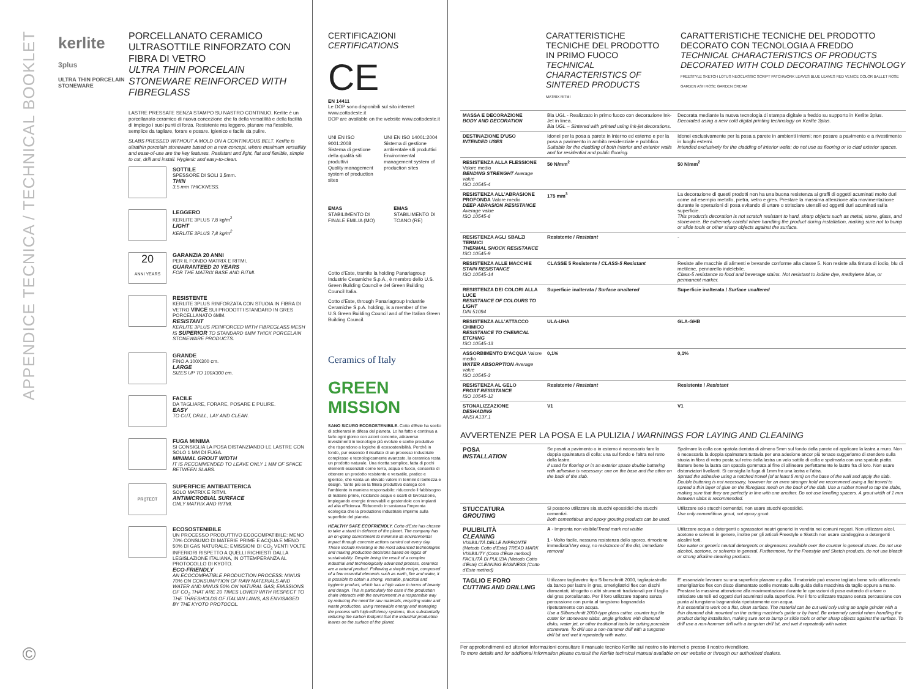APPENDICE TECNICA / TECHNICAL BOOKLET
©
kerlite
3plus
ULTRA THIN PORCELAIN STONEWARE
PORCELLANATO CERAMICO ULTRASOTTILE RINFORZATO CON FIBRA DI VETRO
ULTRA THIN PORCELAIN STONEWARE REINFORCED WITH FIBREGLASS
LASTRE PRESSATE SENZA STAMPO SU NASTRO CONTINUO. Kerlite è un porcellanato ceramico di nuova concezione che fa della versatilità e della facilità di impiego i suoi punti di forza. Resistente ma leggero, planare ma flessibile, semplice da tagliare, forare e posare. Igienico e facile da pulire.
SLABS PRESSED WITHOUT A MOLD ON A CONTINUOUS BELT. Kerlite is ultrathin porcelain stoneware based on a new concept, where maximum versatility and ease-of-use are the key features. Resistant and light, flat and flexible, simple to cut, drill and install. Hygienic and easy-to-clean.
SOTTILE
SPESSORE DI SOLI 3,5mm.
THIN
3,5 mm THICKNESS.
LEGGERO
KERLITE 3PLUS 7,8 kg/m<sup>2</sup>
LIGHT
KERLITE 3PLUS 7,8 kg/m<sup>2</sup>
20
ANNI YEARS
GARANZIA 20 ANNI
PER IL FONDO MATRIX E RITMI.
GUARANTEED 20 YEARS
FOR THE MATRIX BASE AND RITMI.
RESISTENTE
KERLITE 3PLUS RINFORZATA CON STUOIA IN FIBRA DI VETRO VINCE SUI PRODOTTI STANDARD IN GRES PORCELLANATO 6MM.
RESISTANT
KERLITE 3PLUS REINFORCED WITH FIBREGLASS MESH IS SUPERIOR TO STANDARD 6MM THICK PORCELAIN STONEWARE PRODUCTS.
GRANDE
FINO A 100X300 cm.
LARGE
SIZES UP TO 100X300 cm.
FACILE
DA TAGLIARE, FORARE, POSARE E PULIRE.
EASY
TO CUT, DRILL, LAY AND CLEAN.
FUGA MINIMA
SI CONSIGLIA LA POSA DISTANZIANDO LE LASTRE CON SOLO 1 MM DI FUGA.
MINIMAL GROUT WIDTH
IT IS RECOMMENDED TO LEAVE ONLY 1 MM OF SPACE BETWEEN SLABS.
PR()TECT
SUPERFICIE ANTIBATTERICA
SOLO MATRIX E RITMI.
ANTIMICROBIAL SURFACE
ONLY MATRIX AND RITMI.
ECOSOSTENIBILE
UN PROCESSO PRODUTTIVO ECOCOMPATIBILE: MENO 70% CONSUMO DI MATERIE PRIME E ACQUA E MENO 50% DI GAS NATURALE; EMISSIONI DI CO<sub>2</sub> VENTI VOLTE INFERIORI RISPETTO A QUELLI RICHIESTI DALLA LEGISLAZIONE ITALIANA, IN OTTEMPERANZA AL PROTOCOLLO DI KYOTO.
ECO-FRIENDLY
AN ECOCOMPATIBLE PRODUCTION PROCESS: MINUS 70% ON CONSUMPTION OF RAW MATERIALS AND WATER AND MINUS 50% ON NATURAL GAS; EMISSIONS OF CO<sub>2</sub> THAT ARE 20 TIMES LOWER WITH RESPECT TO THE THRESHOLDS OF ITALIAN LAWS, AS ENVISAGED BY THE KYOTO PROTOCOL.
CERTIFICAZIONI
CERTIFICATIONS
CE
EN 14411
Le DOP sono disponibili sul sito internet www.cottodeste.it
DOP are available on the website www.cottodeste.it
UNI EN ISO 9001:2008
Sistema di gestione della qualità siti produttivi
Quality management system of production sites
UNI EN ISO 14001:2004
Sistema di gestione ambientale siti produttivi
Environmental management system of production sites
EMAS
STABILIMENTO DI FINALE EMILIA (MO)
EMAS
STABILIMENTO DI TOANO (RE)
Cotto d'Este, tramite la holding Panariagroup Industrie Ceramiche S.p.A., è membro dello U.S. Green Building Council e del Green Building Council Italia.
Cotto d'Este, through Panariagroup Industrie Ceramiche S.p.A. holding, is a member of the U.S.Green Building Council and of the Italian Green Building Council.
Ceramics of Italy
GREEN MISSION
SANO SICURO ECOSOSTENIBILE. Cotto d'Este ha scelto di schierarsi in difesa del pianeta. Lo ha fatto e continua a farlo ogni giorno con azioni concrete, attraverso investimenti in tecnologie più evolute e scelte produttive che rispondono a logiche di ecosostenibilità. Perché in fondo, pur essendo il risultato di un processo industriale complesso e tecnologicamente avanzato, la ceramica resta un prodotto naturale. Una ricetta semplice, fatta di pochi elementi essenziali come terra, acqua e fuoco, consente di ottenere un prodotto resistente e versatile, pratico e igienico, che vanta un elevato valore in termini di bellezza e design. Tanto più se la filiera produttiva dialoga con l'ambiente in maniera responsabile: riducendo il fabbisogno di materie prime, riciclando acque e scarti di lavorazione, impiegando energie rinnovabili e gestendole con impianti ad alta efficienza. Riducendo in sostanza l'impronta ecologica che la produzione industriale imprime sulla superficie del pianeta.
HEALTHY SAFE ECOFRIENDLY. Cotto d'Este has chosen to take a stand in defence of the planet. The company has an on-going commitment to minimise its environmental impact through concrete actions carried out every day. These include investing in the most advanced technologies and making production decisions based on logics of sustainability. Despite being the result of a complex industrial and technologically advanced process, ceramics are a natural product. Following a simple recipe, composed of a few essential elements such as earth, fire and water, it is possible to obtain a strong, versatile, practical and hygienic product, which has a high value in terms of beauty and design. This is particularly the case if the production chain interacts with the environment in a responsible way by reducing the need for raw materials, recycling water and waste production, using renewable energy and managing the process with high-efficiency systems, thus substantially reducing the carbon footprint that the industrial production leaves on the surface of the planet.
CARATTERISTICHE TECNICHE DEL PRODOTTO IN PRIMO FUOCO
TECHNICAL CHARACTERISTICS OF SINTERED PRODUCTS
MATRIX RITMI
CARATTERISTICHE TECNICHE DEL PRODOTTO DECORATO CON TECNOLOGIA A FREDDO
TECHNICAL CHARACTERISTICS OF PRODUCTS DECORATED WITH COLD DECORATING TECHNOLOGY
FREESTYLE SKETCH LOTUS NEOCLASSIC SCRIPT PATCHWORK LEAVES BLUE LEAVES RED VENICE COLOR BALLET ROSE GARDEN ASH ROSE GARDEN CREAM
| MASSA E DECORAZIONE BODY AND DECORATION | Bla UGL - Realizzato in primo fuoco con decorazione Ink-Jet in linea. Bla UGL – Sintered with printed using ink-jet decorations. | Decorata mediante la nuova tecnologia di stampa digitale a freddo su supporto in Kerlite 3plus. Decorated using a new cold digital printing technology on Kerlite 3plus. |
| DESTINAZIONE D'USO INTENDED USES | Idonei per la posa a parete in interno ed esterno e per la posa a pavimento in ambito residenziale e pubblico. Suitable for the cladding of both interior and exterior walls and for residential and public flooring. | Idonei esclusivamente per la posa a parete in ambienti interni; non posare a pavimento e a rivestimento in luoghi esterni. Intended exclusively for the cladding of interior walls; do not use as flooring or to clad exterior spaces. |
| RESISTENZA ALLA FLESSIONE Valore medio BENDING STRENGHT Average value ISO 10545-4 | 50 N/mm<sup>2</sup> | 50 N/mm<sup>2</sup> |
| RESISTENZA ALL'ABRASIONE PROFONDA Valore medio DEEP ABRASION RESISTANCE Average value ISO 10545-6 | 175 mm<sup>3</sup> | La decorazione di questi prodotti non ha una buona resistenza ai graffi di oggetti acuminati molto duri come ad esempio metallo, pietra, vetro e gres. Prestare la massima attenzione alla movimentazione durante le operazioni di posa evitando di urtare o strisciare utensili ed oggetti duri acuminati sulla superficie. This product's decoration is not scratch resistant to hard, sharp objects such as metal, stone, glass, and stoneware. Be extremely careful when handling the product during installation, making sure not to bump or slide tools or other sharp objects against the surface. |
| RESISTENZA AGLI SBALZI TERMICI THERMAL SHOCK RESISTANCE ISO 10545-9 | Resistente / Resistant | - |
| RESISTENZA ALLE MACCHIE STAIN RESISTANCE ISO 10545-14 | CLASSE 5 Resistente / CLASS-5 Resistant | Resiste alle macchie di alimenti e bevande conforme alla classe 5. Non resiste alla tintura di iodio, blu di metilene, pennarello indelebile. Class-5 resistance to food and beverage stains. Not resistant to iodine dye, methylene blue, or permanent marker. |
| RESISTENZA DEI COLORI ALLA LUCE RESISTANCE OF COLOURS TO LIGHT DIN 51094 | Superficie inalterata / Surface unaltered | Superficie inalterata / Surface unaltered |
| RESISTENZA ALL'ATTACCO CHIMICO RESISTANCE TO CHEMICAL ETCHING ISO 10545-13 | ULA-UHA | GLA-GHB |
| ASSORBIMENTO D'ACQUA Valore medio WATER ABSORPTION Average value ISO 10545-3 | 0,1% | 0,1% |
| RESISTENZA AL GELO FROST RESISTANCE ISO 10545-12 | Resistente / Resistant | Resistente / Resistant |
| STONALIZZAZIONE DESHADING ANSI A137.1 | V1 | V1 |
AVVERTENZE PER LA POSA E LA PULIZIA / WARNINGS FOR LAYING AND CLEANING
| POSA INSTALLATION | Se posati a pavimento o in esterno è necessario fare la doppia spalmatura di colla: una sul fondo e l'altra nel retro della lastra. If used for flooring or in an exterior space double buttering with adhesive is necessary: one on the base and the other on the back of the slab. | Spalmare la colla con spatola dentata di almeno 5mm sul fondo della parete ed applicare la lastra a muro. Non è necessaria la doppia spalmatura tuttavia per una adesione ancor più tenace suggeriamo di stendere sulla stuoia in fibra di vetro posta sul retro della lastra un velo sottile di colla e spalmarla con una spatola piatta. Battere bene la lastra con spatola gommata al fine di allineare perfettamente le lastre fra di loro. Non usare distanziatori livellanti. Si consiglia la fuga di 1mm fra una lastra e l'altra. Spread the adhesive using a notched trowel (of at least 5 mm) on the base of the wall and apply the slab. Double buttering is not necessary, however for an even stronger hold we recommend using a flat trowel to spread a thin layer of glue on the fibreglass mesh on the back of the slab. Use a rubber trowel to tap the slabs, making sure that they are perfectly in line with one another. Do not use levelling spacers. A grout width of 1 mm between slabs is recommended. |
| STUCCATURA GROUTING | Si possono utilizzare sia stucchi epossidici che stucchi cementizi. Both cementitious and epoxy grouting products can be used. | Utilizzare solo stucchi cementizi, non usare stucchi epossidici. Use only cementitious grout, not epoxy grout. |
| PULIBILITÀ CLEANING VISIBILITÀ DELLE IMPRONTE (Metodo Cotto d'Este) TREAD MARK VISIBILITY (Cotto d'Este method) FACILITÀ DI PULIZIA (Metodo Cotto d'Este) CLEANING EASINESS (Cotto d'Este method) | A - Impronta non visibile/ Tread mark not visible 1 - Molto facile, nessuna resistenza dello sporco, rimozione immediata/ Very easy, no resistance of the dirt, immediate removal | Utilizzare acqua o detergenti o sgrassatori neutri generici in vendita nei comuni negozi. Non utilizzare alcol, acetone e solventi in genere, inoltre per gli articoli Freestyle e Sketch non usare candeggina o detergenti alcalini forti. Use water or generic neutral detergents or degreasers available over the counter in general stores. Do not use alcohol, acetone, or solvents in general. Furthermore, for the Freestyle and Sketch products, do not use bleach or strong alkaline cleaning products. |
| TAGLIO E FORO CUTTING AND DRILLING | Utilizzare tagliavetro tipo Silberschnitt 2000, tagliapiastrelle da banco per lastre in gres, smerigliatrici flex con dischi diamantati, idrogetto o altri strumenti tradizionali per il taglio del gres porcellanato. Per il foro utilizzare trapano senza percussione con punta al tungsteno bagnandola ripetutamente con acqua. Use a Silberschnitt 2000-type glass cutter, counter top tile cutter for stoneware slabs, angle grinders with diamond disks, water jet, or other traditional tools for cutting porcelain stoneware. To drill use a non-hammer drill with a tungsten drill bit and wet it repeatedly with water. | E' essenziale lavorare su una superficie planare e pulita. Il materiale può essere tagliato bene solo utilizzando smerigliatrice flex con disco diamantato sottile montato sulla guida della macchina da taglio oppure a mano. Prestare la massima attenzione alla movimentazione durante le operazioni di posa evitando di urtare o strisciare utensili ed oggetti duri acuminati sulla superficie. Per il foro utilizzare trapano senza percussione con punta al tungsteno bagnandola ripetutamente con acqua. It is essential to work on a flat, clean surface. The material can be cut well only using an angle grinder with a thin diamond disk mounted on the cutting machine's guide or by hand. Be extremely careful when handling the product during installation, making sure not to bump or slide tools or other sharp objects against the surface. To drill use a non-hammer drill with a tungsten drill bit, and wet it repeatedly with water. |
Per approfondimenti ed ulteriori informazioni consultare il manuale tecnico Kerlite sul nostro sito internet o presso il nostro rivenditore.
To more details and for additional information please consult the Kerlite technical manual available on our website or through our authorized dealers.